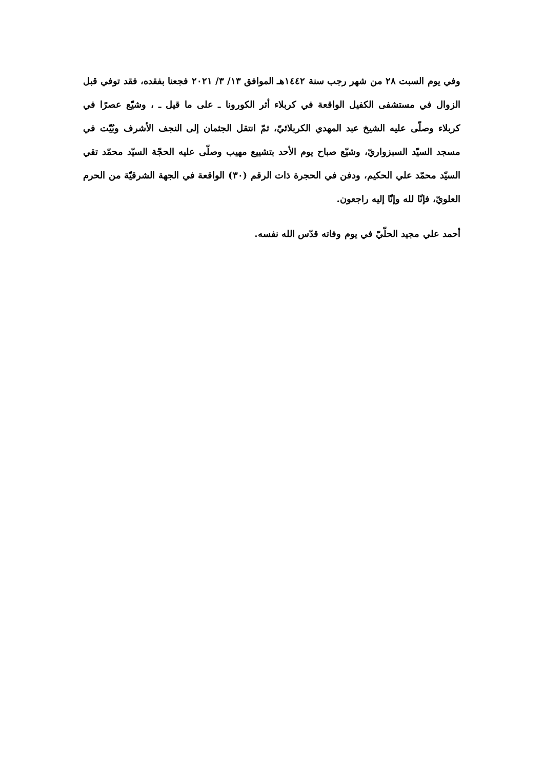وفي يوم السبت ٢٨ من شهر رجب سنة ١٤٤٢هـ الموافق ١٣/ ٣/ ٢٠٢١ فجعنا بفقده، فقد توفي قبل الزوال في مستشفى الكفيل الواقعة في كربلاء أثر الكورونا ـ على ما قيل ـ ، وشيّع عصرًا في كربلاء وصلّى عليه الشيخ عبد المهدي الكربلائيّ، ثمّ انتقل الجثمان إلى النجف الأشرف وبُيّت في مسجد السيّد السبزواريّ، وشيّع صباح يوم الأحد بتشييع مهيب وصلّى عليه الحجّة السيّد محمّد تقي السيّد محمّد علي الحكيم، ودفن في الحجرة ذات الرقم (٣٠) الواقعة في الجهة الشرقيّة من الحرم العلويّ، فإنّا لله وإنّا إليه راجعون.
أحمد علي مجيد الحلّيّ في يوم وفاته قدّس الله نفسه.